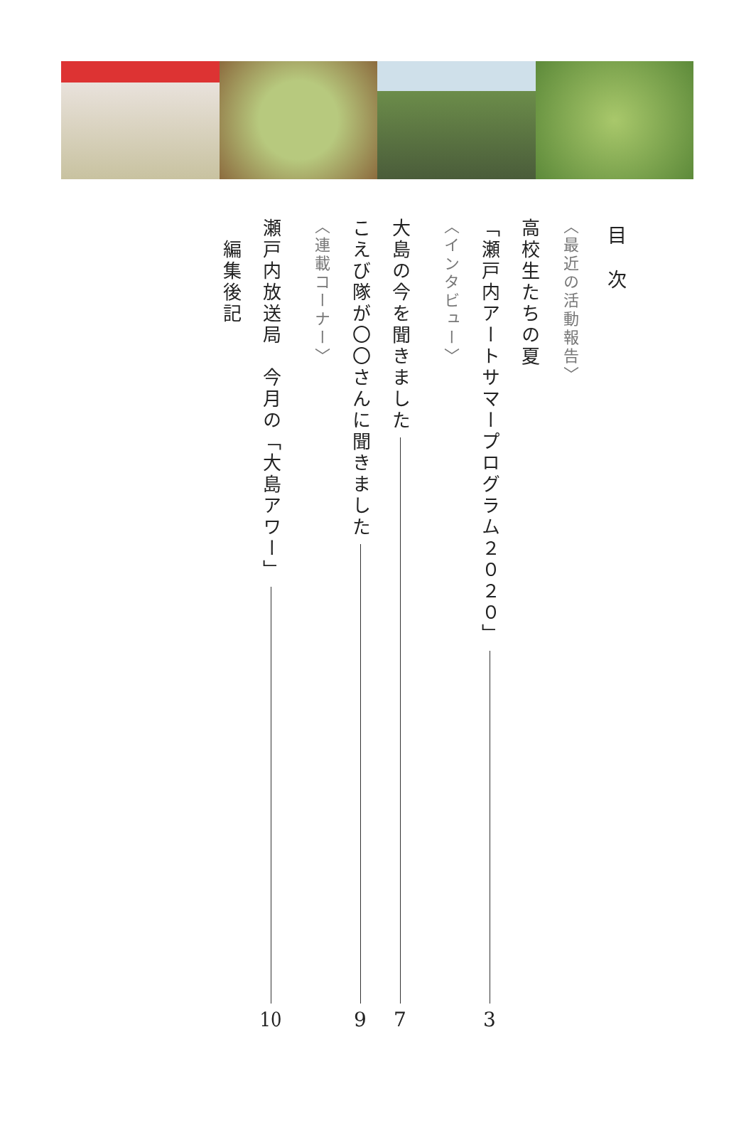目　次
〈最近の活動報告〉
高校生たちの夏
「瀬戸内アートサマープログラム２０２０」 3
〈インタビュー〉
大島の今を聞きました 7
こえび隊が〇〇さんに聞きました 9
〈連載コーナー〉
瀬戸内放送局　今月の「大島アワー」 10
編集後記